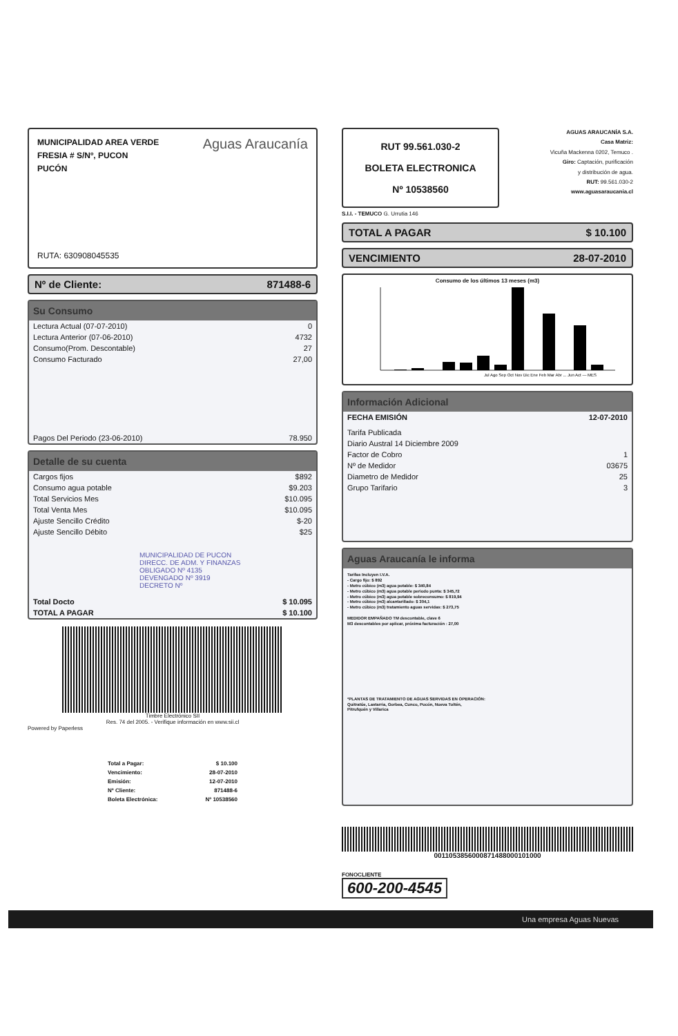MUNICIPALIDAD AREA VERDE
FRESIA # S/Nº, PUCON
PUCÓN
Aguas Araucanía
RUTA: 630908045535
Nº de Cliente: 871488-6
Su Consumo
| Lectura Actual (07-07-2010) | 0 |
| Lectura Anterior (07-06-2010) | 4732 |
| Consumo(Prom. Descontable) | 27 |
| Consumo Facturado | 27,00 |
| Pagos Del Periodo (23-06-2010) | 78.950 |
Detalle de su cuenta
| Cargos fijos | $892 |
| Consumo agua potable | $9.203 |
| Total Servicios Mes | $10.095 |
| Total Venta Mes | $10.095 |
| Ajuste Sencillo Crédito | $-20 |
| Ajuste Sencillo Débito | $25 |
| MUNICIPALIDAD DE PUCON DIRECC. DE ADM. Y FINANZAS OBLIGADO Nº 4135 DEVENGADO Nº 3919 DECRETO Nº | |
| Total Docto | $ 10.095 |
| TOTAL A PAGAR | $ 10.100 |
Timbre Electrónico SII
Res. 74 del 2005. - Verifique información en www.sii.cl
Powered by Paperless
| Total a Pagar: | $ 10.100 |
| Vencimiento: | 28-07-2010 |
| Emisión: | 12-07-2010 |
| Nº Cliente: | 871488-6 |
| Boleta Electrónica: | Nº 10538560 |
RUT 99.561.030-2
BOLETA ELECTRONICA
Nº 10538560
S.I.I. - TEMUCO G. Urrutia 146
AGUAS ARAUCANÍA S.A.
Casa Matriz:
Vicuña Mackenna 0202, Temuco .
Giro: Captación, purificación
y distribución de agua.
RUT: 99.561.030-2
www.aguasaraucania.cl
TOTAL A PAGAR $ 10.100
VENCIMIENTO 28-07-2010
Consumo de los últimos 13 meses (m3)
Jul Ago Sep Oct Nov Dic Ene Feb Mar Abr ... Jun Act — MES
Información Adicional
| FECHA EMISIÓN | 12-07-2010 |
| Tarifa Publicada | |
| Diario Austral 14 Diciembre 2009 | |
| Factor de Cobro | 1 |
| Nº de Medidor | 03675 |
| Diametro de Medidor | 25 |
| Grupo Tarifario | 3 |
Aguas Araucanía le informa
Tarifas Incluyen I.V.A.
- Cargo fijo: $ 892
- Metro cúbico (m3) agua potable: $ 340,84
- Metro cúbico (m3) agua potable periodo punta: $ 345,72
- Metro cúbico (m3) agua potable sobreconsumo: $ 819,94
- Metro cúbico (m3) alcantarillado: $ 304,1
- Metro cúbico (m3) tratamiento aguas servidas: $ 273,75
MEDIDOR EMPAÑADO TM descontable, clave 6
M3 descontables por aplicar, próxima facturación : 27,00
*PLANTAS DE TRATAMIENTO DE AGUAS SERVIDAS EN OPERACIÓN:
Quitratúe, Lastarria, Gorbea, Cunco, Pucón, Nueva Toltén,
Pitrufquén y Villarica
0011053856000871488000101000
FONOCLIENTE
600-200-4545
Una empresa Aguas Nuevas